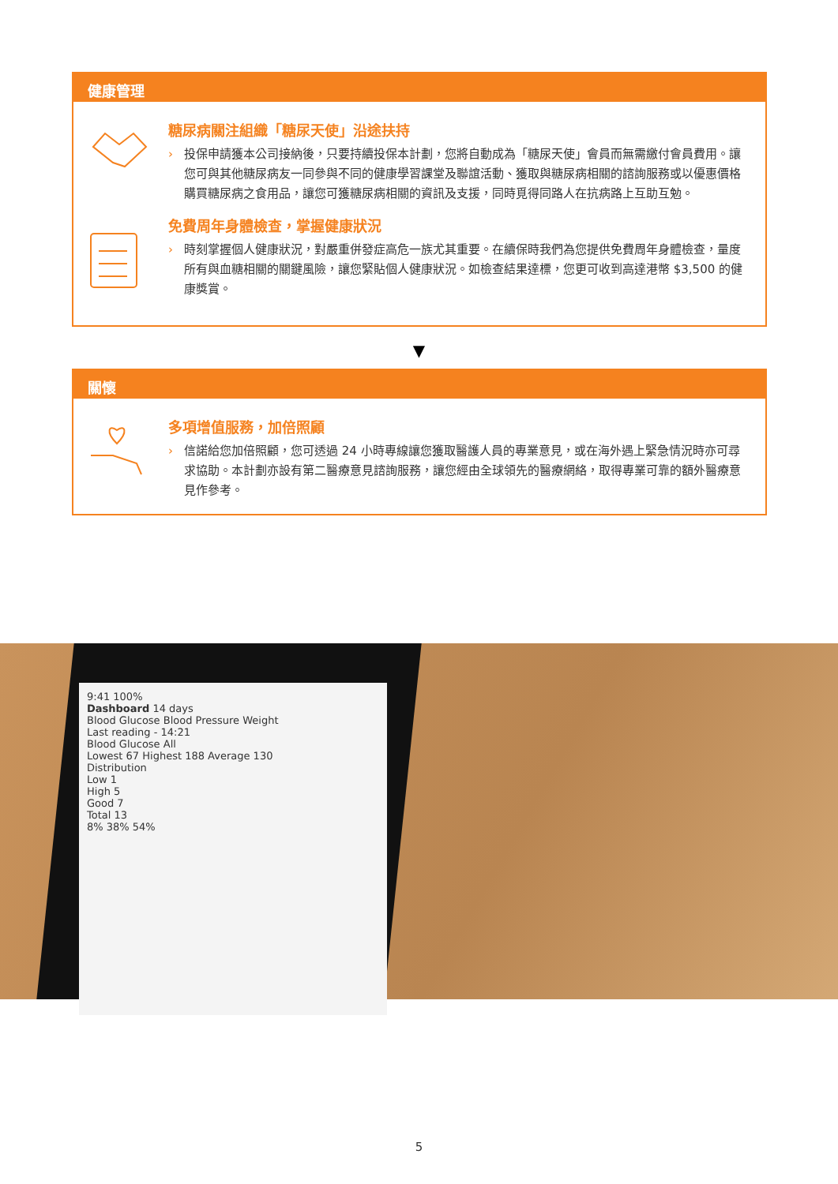健康管理
糖尿病關注組織「糖尿天使」沿途扶持
› 投保申請獲本公司接納後，只要持續投保本計劃，您將自動成為「糖尿天使」會員而無需繳付會員費用。讓您可與其他糖尿病友一同參與不同的健康學習課堂及聯誼活動、獲取與糖尿病相關的諮詢服務或以優惠價格購買糖尿病之食用品，讓您可獲糖尿病相關的資訊及支援，同時覓得同路人在抗病路上互助互勉。
免費周年身體檢查，掌握健康狀況
› 時刻掌握個人健康狀況，對嚴重併發症高危一族尤其重要。在續保時我們為您提供免費周年身體檢查，量度所有與血糖相關的關鍵風險，讓您緊貼個人健康狀況。如檢查結果達標，您更可收到高達港幣 $3,500 的健康獎賞。
▼
關懷
多項增值服務，加倍照顧
› 信諾給您加倍照顧，您可透過 24 小時專線讓您獲取醫護人員的專業意見，或在海外遇上緊急情況時亦可尋求協助。本計劃亦設有第二醫療意見諮詢服務，讓您經由全球領先的醫療網絡，取得專業可靠的額外醫療意見作參考。
9:41 100%
Dashboard 14 days
Blood Glucose Blood Pressure Weight
Last reading - 14:21
Blood Glucose All
Lowest 67 Highest 188 Average 130
Distribution
Low 1
High 5
Good 7
Total 13
8% 38% 54%
5